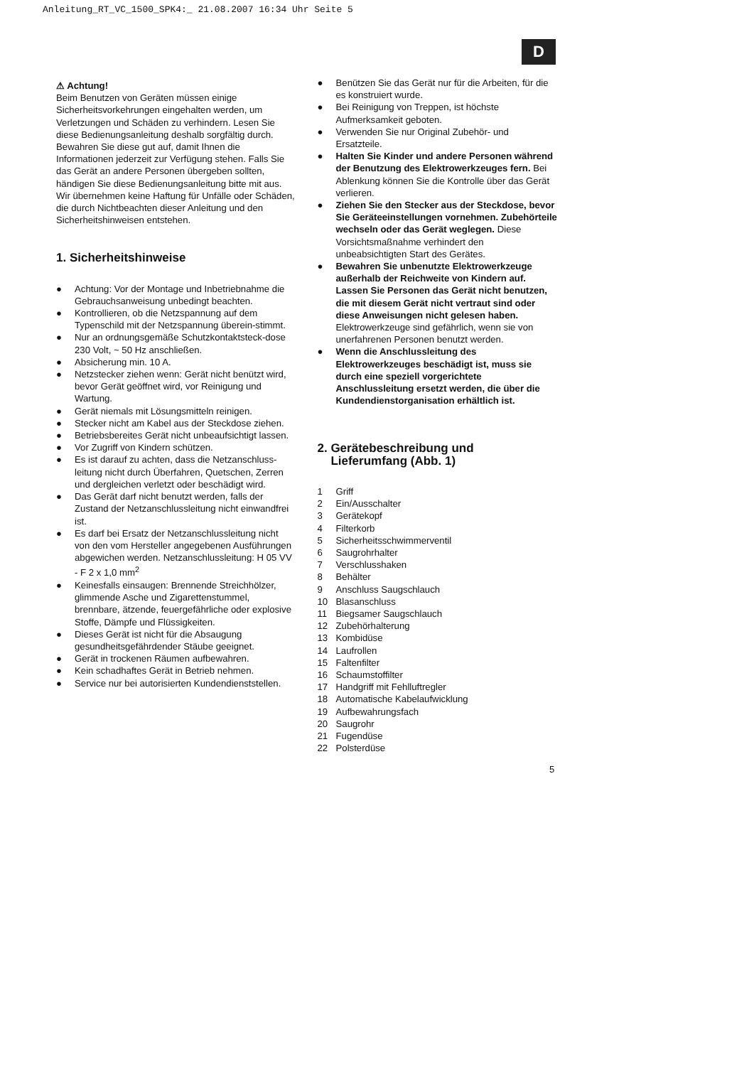Anleitung_RT_VC_1500_SPK4:_ 21.08.2007 16:34 Uhr Seite 5
D
⚠ Achtung!
Beim Benutzen von Geräten müssen einige Sicherheitsvorkehrungen eingehalten werden, um Verletzungen und Schäden zu verhindern. Lesen Sie diese Bedienungsanleitung deshalb sorgfältig durch. Bewahren Sie diese gut auf, damit Ihnen die Informationen jederzeit zur Verfügung stehen. Falls Sie das Gerät an andere Personen übergeben sollten, händigen Sie diese Bedienungsanleitung bitte mit aus.
Wir übernehmen keine Haftung für Unfälle oder Schäden, die durch Nichtbeachten dieser Anleitung und den Sicherheitshinweisen entstehen.
1. Sicherheitshinweise
● Achtung: Vor der Montage und Inbetriebnahme die Gebrauchsanweisung unbedingt beachten.
● Kontrollieren, ob die Netzspannung auf dem Typenschild mit der Netzspannung überein-stimmt.
● Nur an ordnungsgemäße Schutzkontaktsteck-dose 230 Volt, ~ 50 Hz anschließen.
● Absicherung min. 10 A.
● Netzstecker ziehen wenn: Gerät nicht benützt wird, bevor Gerät geöffnet wird, vor Reinigung und Wartung.
● Gerät niemals mit Lösungsmitteln reinigen.
● Stecker nicht am Kabel aus der Steckdose ziehen.
● Betriebsbereites Gerät nicht unbeaufsichtigt lassen.
● Vor Zugriff von Kindern schützen.
● Es ist darauf zu achten, dass die Netzanschluss-leitung nicht durch Überfahren, Quetschen, Zerren und dergleichen verletzt oder beschädigt wird.
● Das Gerät darf nicht benutzt werden, falls der Zustand der Netzanschlussleitung nicht einwandfrei ist.
● Es darf bei Ersatz der Netzanschlussleitung nicht von den vom Hersteller angegebenen Ausführungen abgewichen werden. Netzanschlussleitung: H 05 VV - F 2 x 1,0 mm<sup>2</sup>
● Keinesfalls einsaugen: Brennende Streichhölzer, glimmende Asche und Zigarettenstummel, brennbare, ätzende, feuergefährliche oder explosive Stoffe, Dämpfe und Flüssigkeiten.
● Dieses Gerät ist nicht für die Absaugung gesundheitsgefährdender Stäube geeignet.
● Gerät in trockenen Räumen aufbewahren.
● Kein schadhaftes Gerät in Betrieb nehmen.
● Service nur bei autorisierten Kundendienststellen.
● Benützen Sie das Gerät nur für die Arbeiten, für die es konstruiert wurde.
● Bei Reinigung von Treppen, ist höchste Aufmerksamkeit geboten.
● Verwenden Sie nur Original Zubehör- und Ersatzteile.
● Halten Sie Kinder und andere Personen während der Benutzung des Elektrowerkzeuges fern. Bei Ablenkung können Sie die Kontrolle über das Gerät verlieren.
● Ziehen Sie den Stecker aus der Steckdose, bevor Sie Geräteeinstellungen vornehmen. Zubehörteile wechseln oder das Gerät weglegen. Diese Vorsichtsmaßnahme verhindert den unbeabsichtigten Start des Gerätes.
● Bewahren Sie unbenutzte Elektrowerkzeuge außerhalb der Reichweite von Kindern auf. Lassen Sie Personen das Gerät nicht benutzen, die mit diesem Gerät nicht vertraut sind oder diese Anweisungen nicht gelesen haben. Elektrowerkzeuge sind gefährlich, wenn sie von unerfahrenen Personen benutzt werden.
● Wenn die Anschlussleitung des Elektrowerkzeuges beschädigt ist, muss sie durch eine speziell vorgerichtete Anschlussleitung ersetzt werden, die über die Kundendienstorganisation erhältlich ist.
2. Gerätebeschreibung und
Lieferumfang (Abb. 1)
1 Griff
2 Ein/Ausschalter
3 Gerätekopf
4 Filterkorb
5 Sicherheitsschwimmerventil
6 Saugrohrhalter
7 Verschlusshaken
8 Behälter
9 Anschluss Saugschlauch
10 Blasanschluss
11 Biegsamer Saugschlauch
12 Zubehörhalterung
13 Kombidüse
14 Laufrollen
15 Faltenfilter
16 Schaumstoffilter
17 Handgriff mit Fehlluftregler
18 Automatische Kabelaufwicklung
19 Aufbewahrungsfach
20 Saugrohr
21 Fugendüse
22 Polsterdüse
5